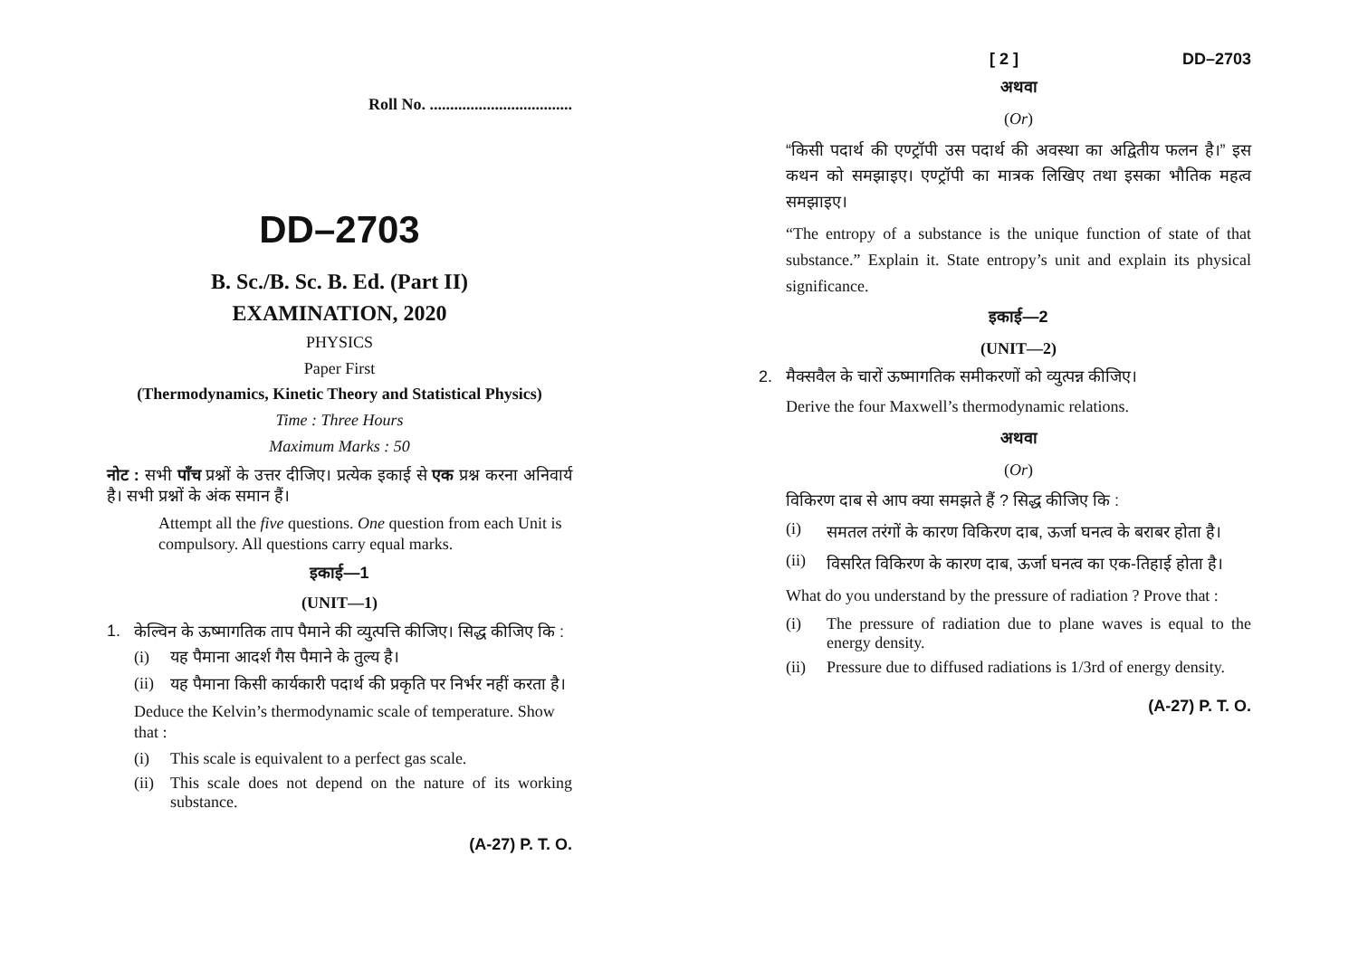Roll No. ...................................
DD–2703
B. Sc./B. Sc. B. Ed. (Part II)
EXAMINATION, 2020
PHYSICS
Paper First
(Thermodynamics, Kinetic Theory and Statistical Physics)
Time : Three Hours
Maximum Marks : 50
नोट : सभी पाँच प्रश्नों के उत्तर दीजिए। प्रत्येक इकाई से एक प्रश्न करना अनिवार्य है। सभी प्रश्नों के अंक समान हैं।
Attempt all the five questions. One question from each Unit is compulsory. All questions carry equal marks.
इकाई—1
(UNIT—1)
1. केल्विन के ऊष्मागतिक ताप पैमाने की व्युत्पत्ति कीजिए। सिद्ध कीजिए कि :
(i) यह पैमाना आदर्श गैस पैमाने के तुल्य है।
(ii) यह पैमाना किसी कार्यकारी पदार्थ की प्रकृति पर निर्भर नहीं करता है।
Deduce the Kelvin’s thermodynamic scale of temperature. Show that :
(i) This scale is equivalent to a perfect gas scale.
(ii) This scale does not depend on the nature of its working substance.
(A-27) P. T. O.
[ 2 ] DD–2703
अथवा
(Or)
“किसी पदार्थ की एण्ट्रॉपी उस पदार्थ की अवस्था का अद्वितीय फलन है।” इस कथन को समझाइए। एण्ट्रॉपी का मात्रक लिखिए तथा इसका भौतिक महत्व समझाइए।
“The entropy of a substance is the unique function of state of that substance.” Explain it. State entropy’s unit and explain its physical significance.
इकाई—2
(UNIT—2)
2. मैक्सवैल के चारों ऊष्मागतिक समीकरणों को व्युत्पन्न कीजिए।
Derive the four Maxwell’s thermodynamic relations.
अथवा
(Or)
विकिरण दाब से आप क्या समझते हैं ? सिद्ध कीजिए कि :
(i) समतल तरंगों के कारण विकिरण दाब, ऊर्जा घनत्व के बराबर होता है।
(ii) विसरित विकिरण के कारण दाब, ऊर्जा घनत्व का एक-तिहाई होता है।
What do you understand by the pressure of radiation ? Prove that :
(i) The pressure of radiation due to plane waves is equal to the energy density.
(ii) Pressure due to diffused radiations is 1/3rd of energy density.
(A-27) P. T. O.